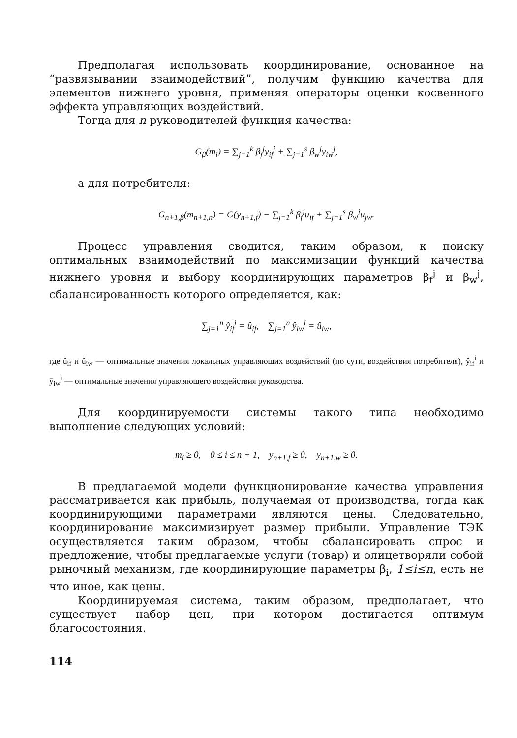Предполагая использовать координирование, основанное на “развязывании взаимодействий”, получим функцию качества для элементов нижнего уровня, применяя операторы оценки косвенного эффекта управляющих воздействий.
Тогда для n руководителей функция качества:
G<sub>β</sub>(m<sub>i</sub>) = ∑<sub>j=1</sub><sup>k</sup> β<sub>f</sub><sup>j</sup>y<sub>if</sub><sup>j</sup> + ∑<sub>j=1</sub><sup>s</sup> β<sub>w</sub><sup>j</sup>y<sub>iw</sub><sup>j</sup>,
а для потребителя:
G<sub>n+1,β</sub>(m<sub>n+1,n</sub>) = G(y<sub>n+1,f</sub>) − ∑<sub>j=1</sub><sup>k</sup> β<sub>f</sub><sup>j</sup>u<sub>if</sub> + ∑<sub>j=1</sub><sup>s</sup> β<sub>w</sub><sup>j</sup>u<sub>jw</sub>.
Процесс управления сводится, таким образом, к поиску оптимальных взаимодействий по максимизации функций качества нижнего уровня и выбору координирующих параметров β<sub>f</sub><sup>j</sup> и β<sub>w</sub><sup>j</sup>, сбалансированность которого определяется, как:
∑<sub>j=1</sub><sup>n</sup> ŷ<sub>if</sub><sup>i</sup> = û<sub>if</sub>, ∑<sub>j=1</sub><sup>n</sup> ŷ<sub>iw</sub><sup>i</sup> = û<sub>iw</sub>,
где û<sub>if</sub> и û<sub>iw</sub> — оптимальные значения локальных управляющих воздействий (по сути, воздействия потребителя), ŷ<sub>if</sub><sup>i</sup> и ŷ<sub>iw</sub><sup>i</sup> — оптимальные значения управляющего воздействия руководства.
Для координируемости системы такого типа необходимо выполнение следующих условий:
m<sub>i</sub> ≥ 0, 0 ≤ i ≤ n + 1, y<sub>n+1,f</sub> ≥ 0, y<sub>n+1,w</sub> ≥ 0.
В предлагаемой модели функционирование качества управления рассматривается как прибыль, получаемая от производства, тогда как координирующими параметрами являются цены. Следовательно, координирование максимизирует размер прибыли. Управление ТЭК осуществляется таким образом, чтобы сбалансировать спрос и предложение, чтобы предлагаемые услуги (товар) и олицетворяли собой рыночный механизм, где координирующие параметры β<sub>i</sub>, 1≤i≤n, есть не что иное, как цены.
Координируемая система, таким образом, предполагает, что существует набор цен, при котором достигается оптимум благосостояния.
114